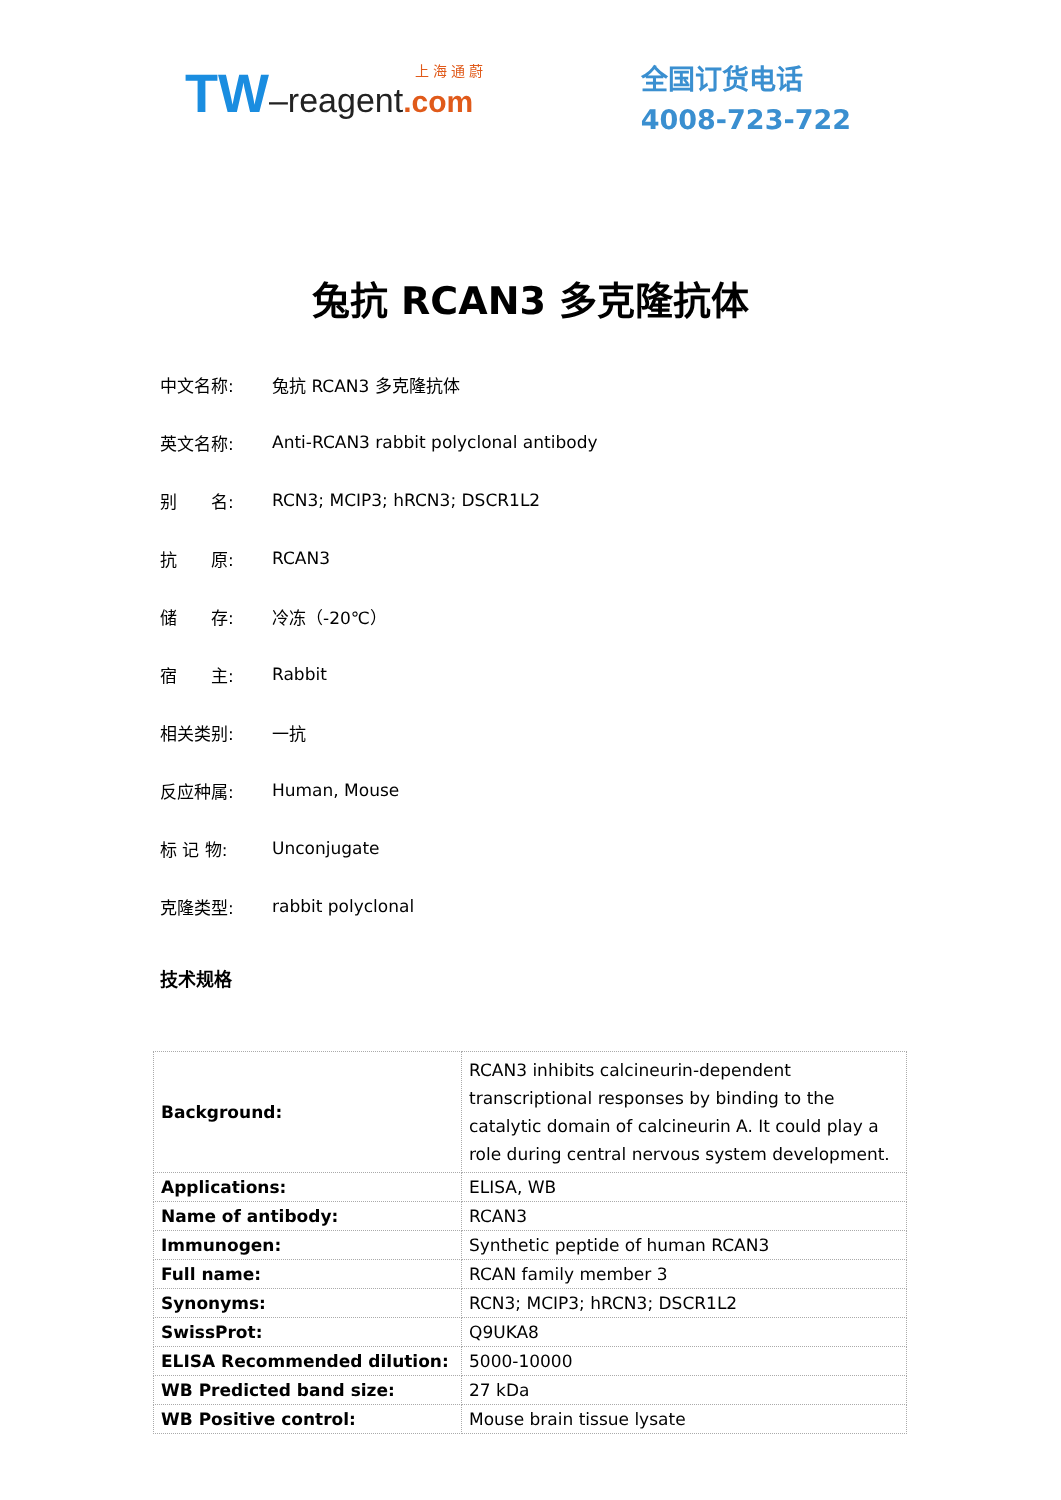上 海 通 蔚
TW–reagent.com
全国订货电话
4008-723-722
兔抗 RCAN3 多克隆抗体
中文名称: 兔抗 RCAN3 多克隆抗体
英文名称: Anti-RCAN3 rabbit polyclonal antibody
别　　名: RCN3; MCIP3; hRCN3; DSCR1L2
抗　　原: RCAN3
储　　存: 冷冻（-20℃）
宿　　主: Rabbit
相关类别: 一抗
反应种属: Human, Mouse
标 记 物: Unconjugate
克隆类型: rabbit polyclonal
技术规格
| Background: | RCAN3 inhibits calcineurin-dependent transcriptional responses by binding to the catalytic domain of calcineurin A. It could play a role during central nervous system development. |
| Applications: | ELISA, WB |
| Name of antibody: | RCAN3 |
| Immunogen: | Synthetic peptide of human RCAN3 |
| Full name: | RCAN family member 3 |
| Synonyms: | RCN3; MCIP3; hRCN3; DSCR1L2 |
| SwissProt: | Q9UKA8 |
| ELISA Recommended dilution: | 5000-10000 |
| WB Predicted band size: | 27 kDa |
| WB Positive control: | Mouse brain tissue lysate |